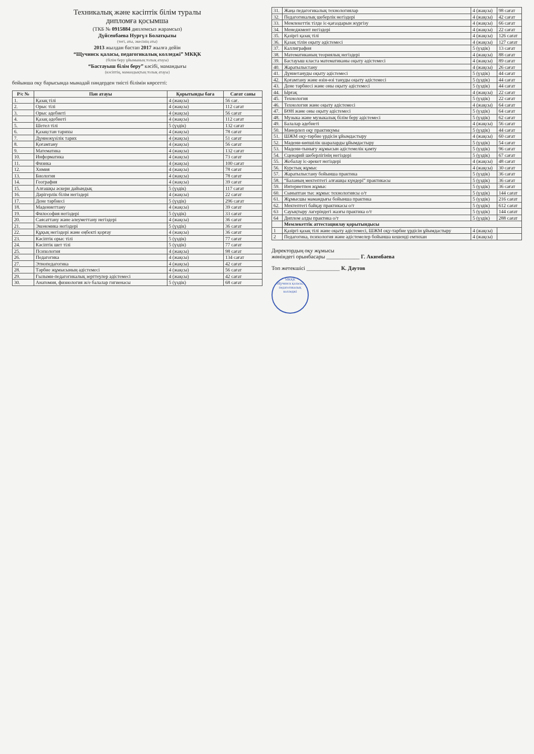Техникалық және кәсіптік білім туралы
дипломға қосымша
(ТКБ № 0915884 дипломсыз жарамсыз)
Дүйсенбаева Нургүл Болатқызы
(тегі, аты, әкесінің аты)
2013 жылдан бастап 2017 жылға дейін
“Щучинск қаласы, педагогикалық колледжі” МКҚК
(білім беру ұйымының толық атауы)
“Бастауыш білім беру” кәсібі, мамандығы
(кәсіптің, мамандықтың толық атауы)
бойынша оқу барысында мынадай пәндерден тиісті білімін көрсетті:
| Р/с № | Пән атауы | Қорытынды баға | Сағат саны |
| --- | --- | --- | --- |
| 1. | Қазақ тілі | 4 (жақсы) | 56 сағ. |
| 2. | Орыс тілі | 4 (жақсы) | 112 сағат |
| 3. | Орыс әдебиеті | 4 (жақсы) | 56 сағат |
| 4. | Қазақ әдебиеті | 4 (жақсы) | 112 сағат |
| 5. | Шетел тілі | 5 (үздік) | 132 сағат |
| 6. | Қазақстан тарихы | 4 (жақсы) | 78 сағат |
| 7. | Дүниежүзілік тарих | 4 (жақсы) | 51 сағат |
| 8. | Қоғамтану | 4 (жақсы) | 56 сағат |
| 9. | Математика | 4 (жақсы) | 132 сағат |
| 10. | Информатика | 4 (жақсы) | 73 сағат |
| 11. | Физика | 4 (жақсы) | 100 сағат |
| 12. | Химия | 4 (жақсы) | 78 сағат |
| 13. | Биология | 4 (жақсы) | 78 сағат |
| 14. | География | 4 (жақсы) | 39 сағат |
| 15. | Алғашқы әскери дайындық | 5 (үздік) | 117 сағат |
| 16. | Дәрігерлік білім негіздері | 4 (жақсы) | 22 сағат |
| 17. | Дене тәрбиесі | 5 (үздік) | 296 сағат |
| 18. | Мәдениеттану | 4 (жақсы) | 39 сағат |
| 19. | Философия негіздері | 5 (үздік) | 33 сағат |
| 20. | Саясаттану және әлеуметтану негіздері | 4 (жақсы) | 36 сағат |
| 21. | Экономика негіздері | 5 (үздік) | 36 сағат |
| 22. | Құқық негіздері және еңбекті қорғау | 4 (жақсы) | 36 сағат |
| 23. | Кәсіптік орыс тілі | 5 (үздік) | 77 сағат |
| 24. | Кәсіптік шет тілі | 5 (үздік) | 77 сағат |
| 25. | Психология | 4 (жақсы) | 98 сағат |
| 26. | Педагогика | 4 (жақсы) | 134 сағат |
| 27. | Этнопедагогика | 4 (жақсы) | 42 сағат |
| 28. | Тәрбие жұмысының әдістемесі | 4 (жақсы) | 56 сағат |
| 29. | Ғылыми-педагогикалық зерттеулер әдістемесі | 4 (жақсы) | 42 сағат |
| 30. | Анатомия, физиология ж/е балалар гигиенасы | 5 (үздік) | 68 сағат |
| 31. | Жаңа педагогикалық технологиялар | 4 (жақсы) | 98 сағат |
| 32. | Педагогикалық шеберлік негіздері | 4 (жақсы) | 42 сағат |
| 33. | Мемлекеттік тілде іс-қағаздарын жүргізу | 4 (жақсы) | 66 сағат |
| 34. | Менеджмент негіздері | 4 (жақсы) | 22 сағат |
| 35. | Қазіргі қазақ тілі | 4 (жақсы) | 126 сағат |
| 36. | Қазақ тілін оқыту әдістемесі | 4 (жақсы) | 127 сағат |
| 37. | Каллиграфия | 5 (үздік) | 13 сағат |
| 38. | Математиканың теориялық негіздері | 4 (жақсы) | 88 сағат |
| 39. | Бастауыш класта математиканы оқыту әдістемесі | 4 (жақсы) | 89 сағат |
| 40. | Жаратылыстану | 4 (жақсы) | 26 сағат |
| 41. | Дүниетануды оқыту әдістемесі | 5 (үздік) | 44 сағат |
| 42. | Қоғамтану және өзін-өзі тануды оқыту әдістемесі | 5 (үздік) | 44 сағат |
| 43. | Дене тәрбиесі және оны оқыту әдістемесі | 5 (үздік) | 44 сағат |
| 44. | Ырғақ | 4 (жақсы) | 22 сағат |
| 45. | Технология | 5 (үздік) | 22 сағат |
| 46. | Технология және оқыту әдістемесі | 4 (жақсы) | 64 сағат |
| 47. | БӨН және оны оқыту әдістемесі | 5 (үздік) | 64 сағат |
| 48. | Музыка және музыкалық білім беру әдістемесі | 5 (үздік) | 62 сағат |
| 49. | Балалар әдебиеті | 4 (жақсы) | 56 сағат |
| 50. | Мәнерлеп оқу практикумы | 5 (үздік) | 44 сағат |
| 51. | ШЖМ оқу-тәрбие үрдісін ұйымдастыру | 4 (жақсы) | 60 сағат |
| 52. | Мәдени-көпшілік шараларды ұйымдастыру | 5 (үздік) | 54 сағат |
| 53. | Мәдени-тынығу жұмысын әдістемелік қамту | 5 (үздік) | 96 сағат |
| 54. | Сценарий шеберлігінің негіздері | 5 (үздік) | 67 сағат |
| 55. | Жобалау іс-әрекет негіздері | 4 (жақсы) | 48 сағат |
| 56. | Курстық жұмыс | 4 (жақсы) | 30 сағат |
| 57. | Жаратылыстану бойынша практика | 5 (үздік) | 36 сағат |
| 58. | “Баланың мектептегі алғашқы күндері” практикасы | 5 (үздік) | 36 сағат |
| 59. | Интернетпен жұмыс | 5 (үздік) | 36 сағат |
| 60. | Сыныптан тыс жұмыс технологиясы о/т | 5 (үздік) | 144 сағат |
| 61. | Жұмысшы мамандығы бойынша практика | 5 (үздік) | 216 сағат |
| 62. | Мектептегі байқау практикасы о/т | 5 (үздік) | 612 сағат |
| 63 | Сауықтыру лагеріндегі жазғы практика о/т | 5 (үздік) | 144 сағат |
| 64 | Диплом алды практика о/т | 5 (үздік) | 288 сағат |
| | Мемлекеттік аттестациялау қорытындысы | | |
| 1 | Қазіргі қазақ тілі және оқыту әдістемесі, ШЖМ оқу-тәрбие үрдісін ұйымдастыру | 4 (жақсы) | |
| 2 | Педагогика, психология және әдістемелер бойынша кешенді емтихан | 4 (жақсы) | |
Директордың оқу жұмысы
жөніндегі орынбасары ____________ Г. Акимбаева
Топ жетекшісі ____________ К. Даутов
МКҚК
Щучинск қаласы, педагогикалық колледжі